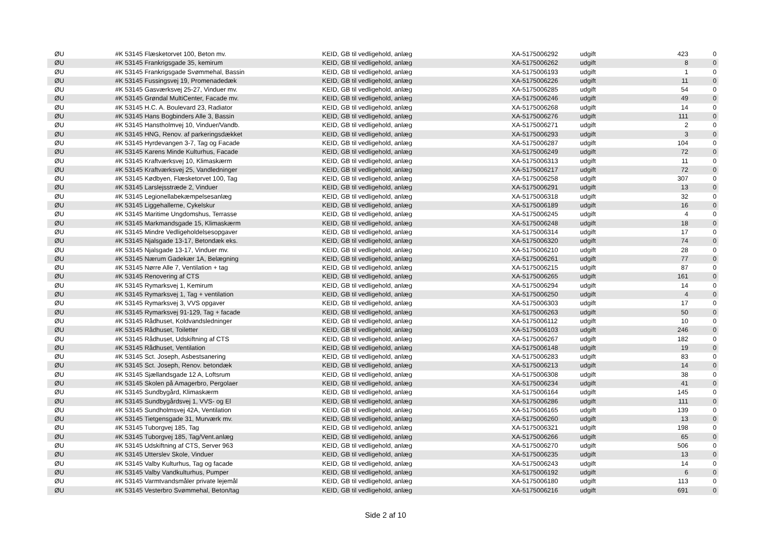| | ØU | #K 53145 Flæsketorvet 100, Beton mv. | KEID, GB til vedligehold, anlæg | XA-5175006292 | udgift | 423 | 0 |
| | ØU | #K 53145 Frankrigsgade 35, kemirum | KEID, GB til vedligehold, anlæg | XA-5175006262 | udgift | 8 | 0 |
| | ØU | #K 53145 Frankrigsgade Svømmehal, Bassin | KEID, GB til vedligehold, anlæg | XA-5175006193 | udgift | 1 | 0 |
| | ØU | #K 53145 Fussingsvej 19, Promenadedæk | KEID, GB til vedligehold, anlæg | XA-5175006226 | udgift | 11 | 0 |
| | ØU | #K 53145 Gasværksvej 25-27, Vinduer mv. | KEID, GB til vedligehold, anlæg | XA-5175006285 | udgift | 54 | 0 |
| | ØU | #K 53145 Grøndal MultiCenter, Facade mv. | KEID, GB til vedligehold, anlæg | XA-5175006246 | udgift | 49 | 0 |
| | ØU | #K 53145 H.C. A. Boulevard 23, Radiator | KEID, GB til vedligehold, anlæg | XA-5175006268 | udgift | 14 | 0 |
| | ØU | #K 53145 Hans Bogbinders Alle 3, Bassin | KEID, GB til vedligehold, anlæg | XA-5175006276 | udgift | 111 | 0 |
| | ØU | #K 53145 Hanstholmvej 10, Vinduer/Vandb. | KEID, GB til vedligehold, anlæg | XA-5175006271 | udgift | 2 | 0 |
| | ØU | #K 53145 HNG, Renov. af parkeringsdækket | KEID, GB til vedligehold, anlæg | XA-5175006293 | udgift | 3 | 0 |
| | ØU | #K 53145 Hyrdevangen 3-7, Tag og Facade | KEID, GB til vedligehold, anlæg | XA-5175006287 | udgift | 104 | 0 |
| | ØU | #K 53145 Karens Minde Kulturhus, Facade | KEID, GB til vedligehold, anlæg | XA-5175006249 | udgift | 72 | 0 |
| | ØU | #K 53145 Kraftværksvej 10, Klimaskærm | KEID, GB til vedligehold, anlæg | XA-5175006313 | udgift | 11 | 0 |
| | ØU | #K 53145 Kraftværksvej 25, Vandledninger | KEID, GB til vedligehold, anlæg | XA-5175006217 | udgift | 72 | 0 |
| | ØU | #K 53145 Kødbyen, Flæsketorvet 100, Tag | KEID, GB til vedligehold, anlæg | XA-5175006258 | udgift | 307 | 0 |
| | ØU | #K 53145 Larslejsstræde 2, Vinduer | KEID, GB til vedligehold, anlæg | XA-5175006291 | udgift | 13 | 0 |
| | ØU | #K 53145 Legionellabekæmpelsesanlæg | KEID, GB til vedligehold, anlæg | XA-5175006318 | udgift | 32 | 0 |
| | ØU | #K 53145 Liggehallerne, Cykelskur | KEID, GB til vedligehold, anlæg | XA-5175006189 | udgift | 16 | 0 |
| | ØU | #K 53145 Maritime Ungdomshus, Terrasse | KEID, GB til vedligehold, anlæg | XA-5175006245 | udgift | 4 | 0 |
| | ØU | #K 53145 Markmandsgade 15, Klimaskærm | KEID, GB til vedligehold, anlæg | XA-5175006248 | udgift | 18 | 0 |
| | ØU | #K 53145 Mindre Vedligeholdelsesopgaver | KEID, GB til vedligehold, anlæg | XA-5175006314 | udgift | 17 | 0 |
| | ØU | #K 53145 Njalsgade 13-17, Betondæk eks. | KEID, GB til vedligehold, anlæg | XA-5175006320 | udgift | 74 | 0 |
| | ØU | #K 53145 Njalsgade 13-17, Vinduer mv. | KEID, GB til vedligehold, anlæg | XA-5175006210 | udgift | 28 | 0 |
| | ØU | #K 53145 Nærum Gadekær 1A, Belægning | KEID, GB til vedligehold, anlæg | XA-5175006261 | udgift | 77 | 0 |
| | ØU | #K 53145 Nørre Alle 7, Ventilation + tag | KEID, GB til vedligehold, anlæg | XA-5175006215 | udgift | 87 | 0 |
| | ØU | #K 53145 Renovering af CTS | KEID, GB til vedligehold, anlæg | XA-5175006265 | udgift | 161 | 0 |
| | ØU | #K 53145 Rymarksvej 1, Kemirum | KEID, GB til vedligehold, anlæg | XA-5175006294 | udgift | 14 | 0 |
| | ØU | #K 53145 Rymarksvej 1, Tag + ventilation | KEID, GB til vedligehold, anlæg | XA-5175006250 | udgift | 4 | 0 |
| | ØU | #K 53145 Rymarksvej 3, VVS opgaver | KEID, GB til vedligehold, anlæg | XA-5175006303 | udgift | 17 | 0 |
| | ØU | #K 53145 Rymarksvej 91-129, Tag + facade | KEID, GB til vedligehold, anlæg | XA-5175006263 | udgift | 50 | 0 |
| | ØU | #K 53145 Rådhuset, Koldvandsledninger | KEID, GB til vedligehold, anlæg | XA-5175006112 | udgift | 10 | 0 |
| | ØU | #K 53145 Rådhuset, Toiletter | KEID, GB til vedligehold, anlæg | XA-5175006103 | udgift | 246 | 0 |
| | ØU | #K 53145 Rådhuset, Udskiftning af CTS | KEID, GB til vedligehold, anlæg | XA-5175006267 | udgift | 182 | 0 |
| | ØU | #K 53145 Rådhuset, Ventilation | KEID, GB til vedligehold, anlæg | XA-5175006148 | udgift | 19 | 0 |
| | ØU | #K 53145 Sct. Joseph, Asbestsanering | KEID, GB til vedligehold, anlæg | XA-5175006283 | udgift | 83 | 0 |
| | ØU | #K 53145 Sct. Joseph, Renov. betondæk | KEID, GB til vedligehold, anlæg | XA-5175006213 | udgift | 14 | 0 |
| | ØU | #K 53145 Sjællandsgade 12 A, Loftsrum | KEID, GB til vedligehold, anlæg | XA-5175006308 | udgift | 38 | 0 |
| | ØU | #K 53145 Skolen på Amagerbro, Pergolaer | KEID, GB til vedligehold, anlæg | XA-5175006234 | udgift | 41 | 0 |
| | ØU | #K 53145 Sundbygård, Klimaskærm | KEID, GB til vedligehold, anlæg | XA-5175006164 | udgift | 145 | 0 |
| | ØU | #K 53145 Sundbygårdsvej 1, VVS- og El | KEID, GB til vedligehold, anlæg | XA-5175006286 | udgift | 111 | 0 |
| | ØU | #K 53145 Sundholmsvej 42A, Ventilation | KEID, GB til vedligehold, anlæg | XA-5175006165 | udgift | 139 | 0 |
| | ØU | #K 53145 Tietgensgade 31, Murværk mv. | KEID, GB til vedligehold, anlæg | XA-5175006260 | udgift | 13 | 0 |
| | ØU | #K 53145 Tuborgvej 185, Tag | KEID, GB til vedligehold, anlæg | XA-5175006321 | udgift | 198 | 0 |
| | ØU | #K 53145 Tuborgvej 185, Tag/Vent.anlæg | KEID, GB til vedligehold, anlæg | XA-5175006266 | udgift | 65 | 0 |
| | ØU | #K 53145 Udskiftning af CTS, Server 963 | KEID, GB til vedligehold, anlæg | XA-5175006270 | udgift | 506 | 0 |
| | ØU | #K 53145 Utterslev Skole, Vinduer | KEID, GB til vedligehold, anlæg | XA-5175006235 | udgift | 13 | 0 |
| | ØU | #K 53145 Valby Kulturhus, Tag og facade | KEID, GB til vedligehold, anlæg | XA-5175006243 | udgift | 14 | 0 |
| | ØU | #K 53145 Valby Vandkulturhus, Pumper | KEID, GB til vedligehold, anlæg | XA-5175006192 | udgift | 6 | 0 |
| | ØU | #K 53145 Varmtvandsmåler private lejemål | KEID, GB til vedligehold, anlæg | XA-5175006180 | udgift | 113 | 0 |
| | ØU | #K 53145 Vesterbro Svømmehal, Beton/tag | KEID, GB til vedligehold, anlæg | XA-5175006216 | udgift | 691 | 0 |
Side 2 af 10